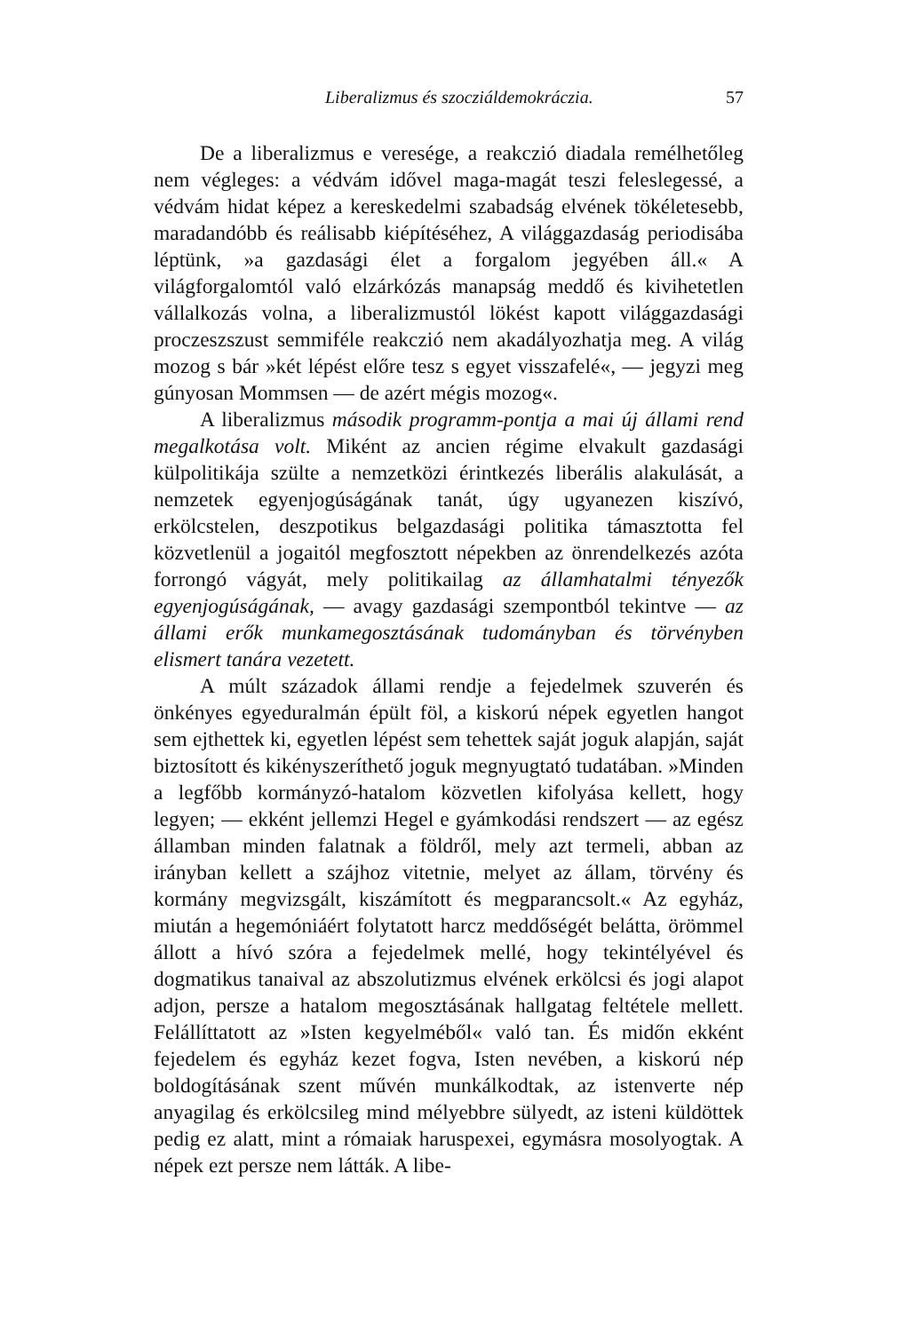Liberalizmus és szocziáldemokráczia. 57
De a liberalizmus e veresége, a reakczió diadala remélhetőleg nem végleges: a védvám idővel maga-magát teszi feleslegessé, a védvám hidat képez a kereskedelmi szabadság elvének tökéletesebb, maradandóbb és reálisabb kiépítéséhez, A világgazdaság periodisába léptünk, »a gazdasági élet a forgalom jegyében áll.« A világforgalomtól való elzárkózás manapság meddő és kivihetetlen vállalkozás volna, a liberalizmustól lökést kapott világgazdasági proczeszszust semmiféle reakczió nem akadályozhatja meg. A világ mozog s bár »két lépést előre tesz s egyet visszafelé«, — jegyzi meg gúnyosan Mommsen — de azért mégis mozog«.
A liberalizmus második programm-pontja a mai új állami rend megalkotása volt. Miként az ancien régime elvakult gazdasági külpolitikája szülte a nemzetközi érintkezés liberális alakulását, a nemzetek egyenjogúságának tanát, úgy ugyanezen kiszívó, erkölcstelen, deszpotikus belgazdasági politika támasztotta fel közvetlenül a jogaitól megfosztott népekben az önrendelkezés azóta forrongó vágyát, mely politikailag az államhatalmi tényezők egyenjogúságának, — avagy gazdasági szempontból tekintve — az állami erők munkamegosztásának tudományban és törvényben elismert tanára vezetett.
A múlt századok állami rendje a fejedelmek szuverén és önkényes egyeduralmán épült föl, a kiskorú népek egyetlen hangot sem ejthettek ki, egyetlen lépést sem tehettek saját joguk alapján, saját biztosított és kikényszeríthető joguk megnyugtató tudatában. »Minden a legfőbb kormányzó-hatalom közvetlen kifolyása kellett, hogy legyen; — ekként jellemzi Hegel e gyámkodási rendszert — az egész államban minden falatnak a földről, mely azt termeli, abban az irányban kellett a szájhoz vitetnie, melyet az állam, törvény és kormány megvizsgált, kiszámított és megparancsolt.« Az egyház, miután a hegemóniáért folytatott harcz meddőségét belátta, örömmel állott a hívó szóra a fejedelmek mellé, hogy tekintélyével és dogmatikus tanaival az abszolutizmus elvének erkölcsi és jogi alapot adjon, persze a hatalom megosztásának hallgatag feltétele mellett. Felállíttatott az »Isten kegyelméből« való tan. És midőn ekként fejedelem és egyház kezet fogva, Isten nevében, a kiskorú nép boldogításának szent művén munkálkodtak, az istenverte nép anyagilag és erkölcsileg mind mélyebbre sülyedt, az isteni küldöttek pedig ez alatt, mint a rómaiak haruspexei, egymásra mosolyogtak. A népek ezt persze nem látták. A libe-